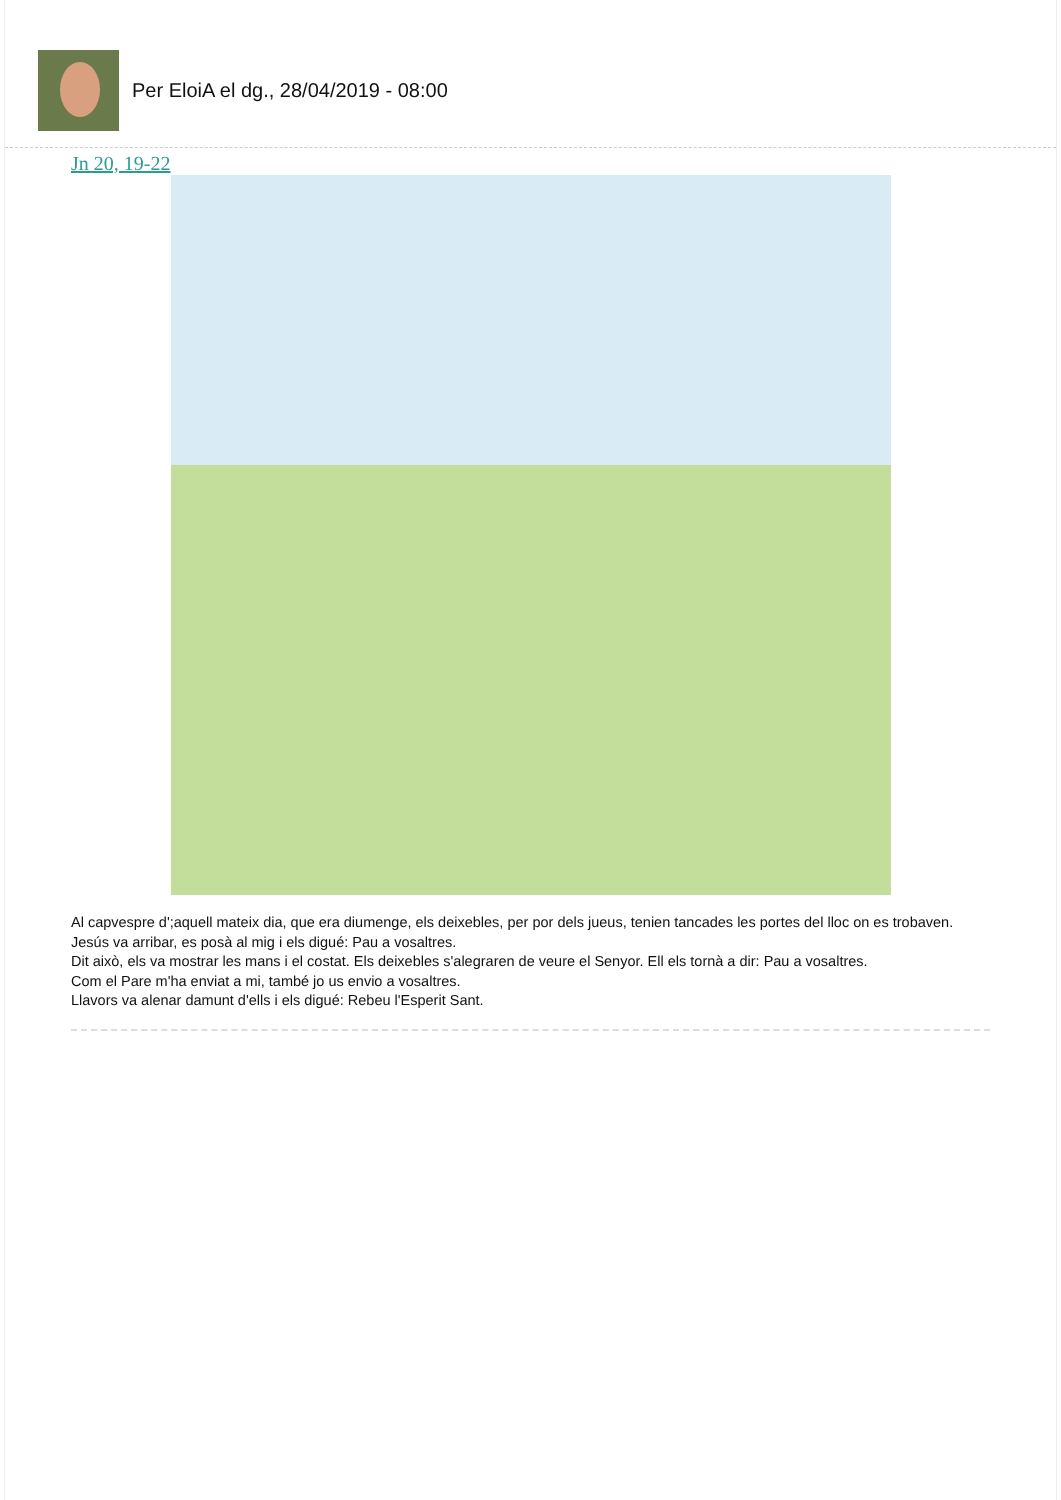Per EloiA el dg., 28/04/2019 - 08:00
Jn 20, 19-22
Al capvespre d';aquell mateix dia, que era diumenge, els deixebles, per por dels jueus, tenien tancades les portes del lloc on es trobaven. Jesús va arribar, es posà al mig i els digué: Pau a vosaltres.
Dit això, els va mostrar les mans i el costat. Els deixebles s'alegraren de veure el Senyor. Ell els tornà a dir: Pau a vosaltres.
Com el Pare m'ha enviat a mi, també jo us envio a vosaltres.
Llavors va alenar damunt d'ells i els digué: Rebeu l'Esperit Sant.